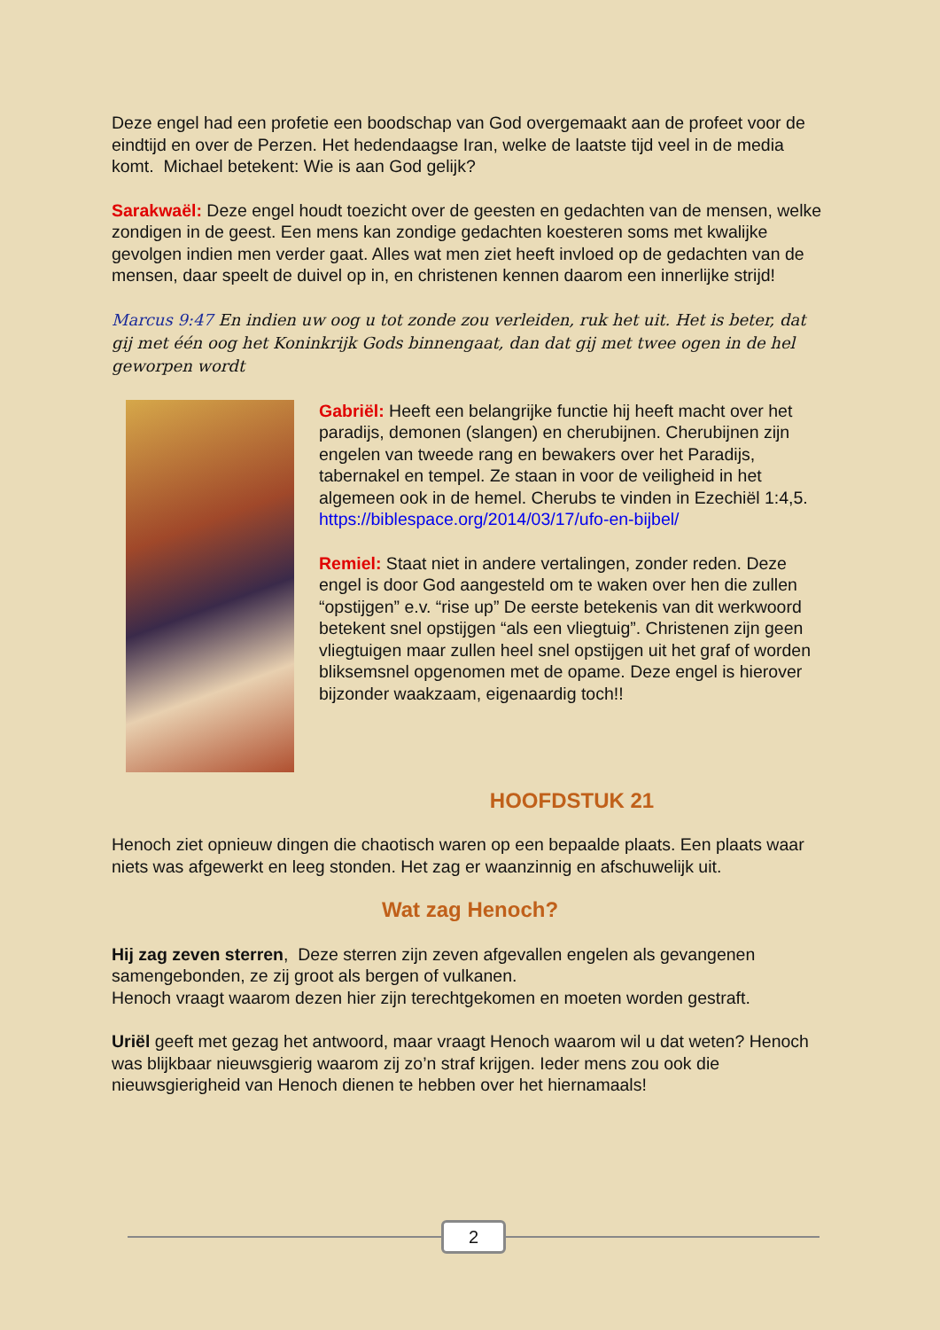Deze engel had een profetie een boodschap van God overgemaakt aan de profeet voor de eindtijd en over de Perzen. Het hedendaagse Iran, welke de laatste tijd veel in de media komt. Michael betekent: Wie is aan God gelijk?
Sarakwaël: Deze engel houdt toezicht over de geesten en gedachten van de mensen, welke zondigen in de geest. Een mens kan zondige gedachten koesteren soms met kwalijke gevolgen indien men verder gaat. Alles wat men ziet heeft invloed op de gedachten van de mensen, daar speelt de duivel op in, en christenen kennen daarom een innerlijke strijd!
Marcus 9:47 En indien uw oog u tot zonde zou verleiden, ruk het uit. Het is beter, dat gij met één oog het Koninkrijk Gods binnengaat, dan dat gij met twee ogen in de hel geworpen wordt
Gabriël: Heeft een belangrijke functie hij heeft macht over het paradijs, demonen (slangen) en cherubijnen. Cherubijnen zijn engelen van tweede rang en bewakers over het Paradijs, tabernakel en tempel. Ze staan in voor de veiligheid in het algemeen ook in de hemel. Cherubs te vinden in Ezechiël 1:4,5. https://biblespace.org/2014/03/17/ufo-en-bijbel/
Remiel: Staat niet in andere vertalingen, zonder reden. Deze engel is door God aangesteld om te waken over hen die zullen “opstijgen” e.v. “rise up” De eerste betekenis van dit werkwoord betekent snel opstijgen “als een vliegtuig”. Christenen zijn geen vliegtuigen maar zullen heel snel opstijgen uit het graf of worden bliksemsnel opgenomen met de opame. Deze engel is hierover bijzonder waakzaam, eigenaardig toch!!
HOOFDSTUK 21
Henoch ziet opnieuw dingen die chaotisch waren op een bepaalde plaats. Een plaats waar niets was afgewerkt en leeg stonden. Het zag er waanzinnig en afschuwelijk uit.
Wat zag Henoch?
Hij zag zeven sterren, Deze sterren zijn zeven afgevallen engelen als gevangenen samengebonden, ze zij groot als bergen of vulkanen.
Henoch vraagt waarom dezen hier zijn terechtgekomen en moeten worden gestraft.
Uriël geeft met gezag het antwoord, maar vraagt Henoch waarom wil u dat weten? Henoch was blijkbaar nieuwsgierig waarom zij zo’n straf krijgen. Ieder mens zou ook die nieuwsgierigheid van Henoch dienen te hebben over het hiernamaals!
2